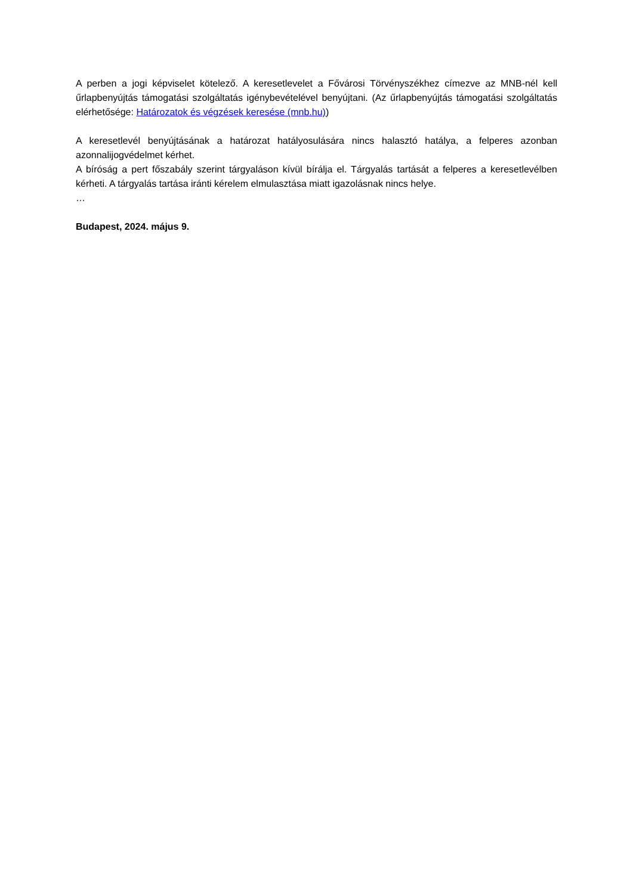A perben a jogi képviselet kötelező. A keresetlevelet a Fővárosi Törvényszékhez címezve az MNB-nél kell űrlapbenyújtás támogatási szolgáltatás igénybevételével benyújtani. (Az űrlapbenyújtás támogatási szolgáltatás elérhetősége: Határozatok és végzések keresése (mnb.hu))
A keresetlevél benyújtásának a határozat hatályosulására nincs halasztó hatálya, a felperes azonban azonnalijogvédelmet kérhet.
A bíróság a pert főszabály szerint tárgyaláson kívül bírálja el. Tárgyalás tartását a felperes a keresetlevélben kérheti. A tárgyalás tartása iránti kérelem elmulasztása miatt igazolásnak nincs helye.
…
Budapest, 2024. május 9.